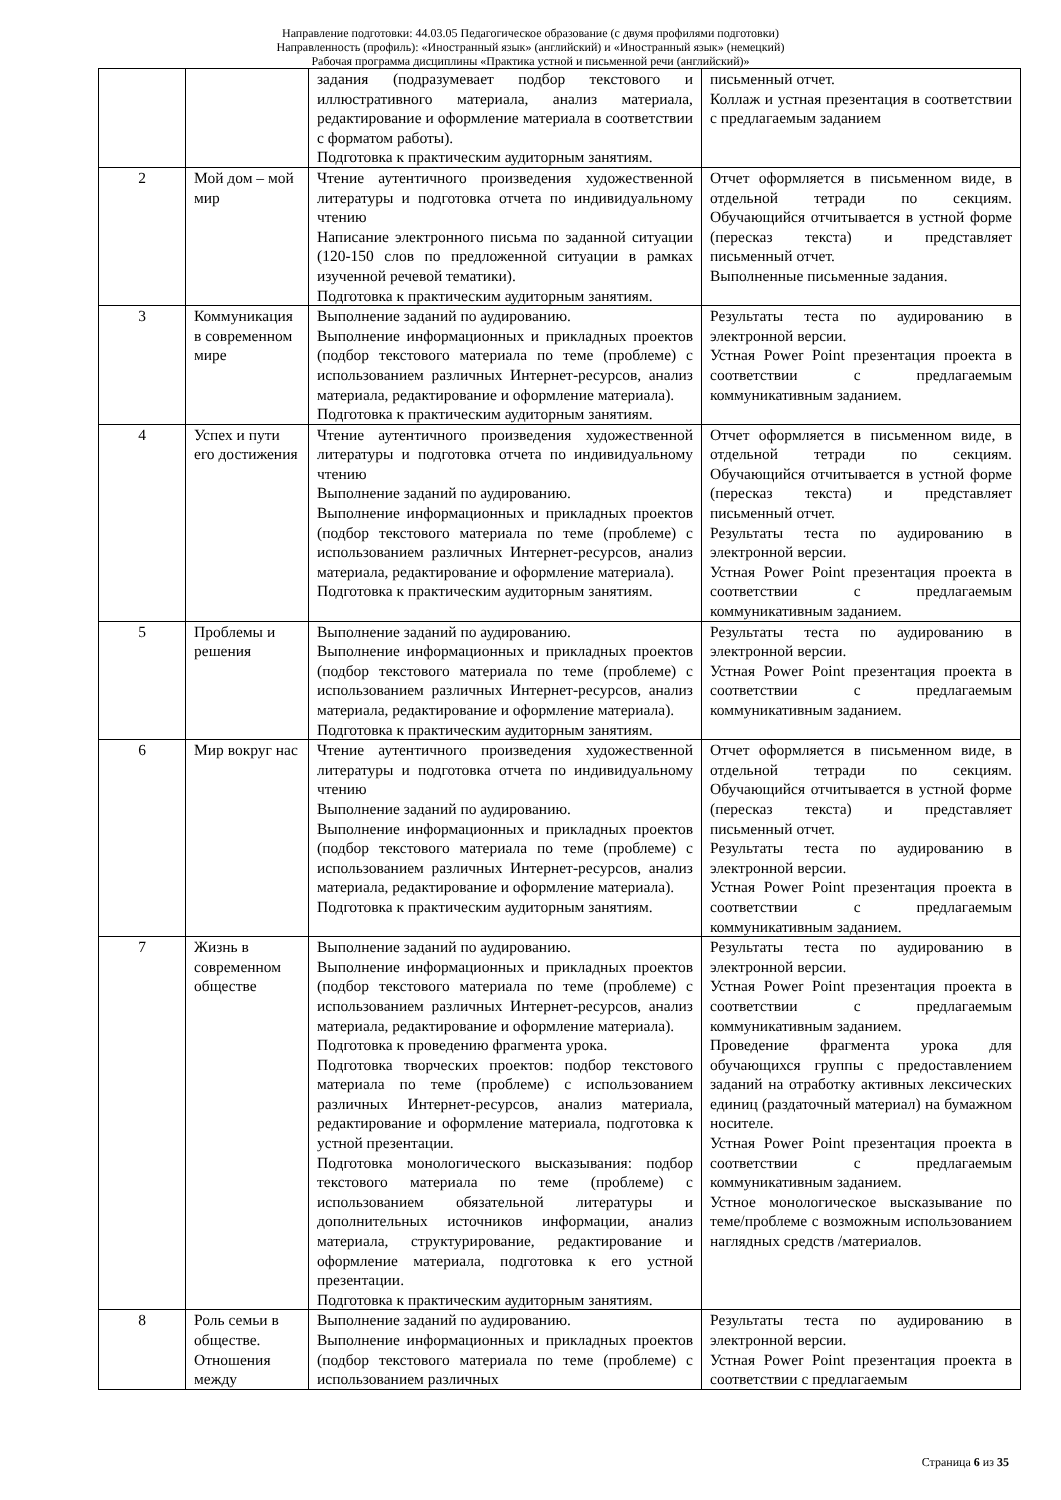Направление подготовки: 44.03.05 Педагогическое образование (с двумя профилями подготовки)
Направленность (профиль): «Иностранный язык» (английский) и «Иностранный язык» (немецкий)
Рабочая программа дисциплины «Практика устной и письменной речи (английский)»
| | | задания (подразумевает подбор текстового и иллюстративного материала, анализ материала, редактирование и оформление материала в соответствии с форматом работы). Подготовка к практическим аудиторным занятиям. | письменный отчет. Коллаж и устная презентация в соответствии с предлагаемым заданием |
| 2 | Мой дом – мой мир | Чтение аутентичного произведения художественной литературы и подготовка отчета по индивидуальному чтению Написание электронного письма по заданной ситуации (120-150 слов по предложенной ситуации в рамках изученной речевой тематики). Подготовка к практическим аудиторным занятиям. | Отчет оформляется в письменном виде, в отдельной тетради по секциям. Обучающийся отчитывается в устной форме (пересказ текста) и представляет письменный отчет. Выполненные письменные задания. |
| 3 | Коммуникация в современном мире | Выполнение заданий по аудированию. Выполнение информационных и прикладных проектов (подбор текстового материала по теме (проблеме) с использованием различных Интернет-ресурсов, анализ материала, редактирование и оформление материала). Подготовка к практическим аудиторным занятиям. | Результаты теста по аудированию в электронной версии. Устная Power Point презентация проекта в соответствии с предлагаемым коммуникативным заданием. |
| 4 | Успех и пути его достижения | Чтение аутентичного произведения художественной литературы и подготовка отчета по индивидуальному чтению Выполнение заданий по аудированию. Выполнение информационных и прикладных проектов (подбор текстового материала по теме (проблеме) с использованием различных Интернет-ресурсов, анализ материала, редактирование и оформление материала). Подготовка к практическим аудиторным занятиям. | Отчет оформляется в письменном виде, в отдельной тетради по секциям. Обучающийся отчитывается в устной форме (пересказ текста) и представляет письменный отчет. Результаты теста по аудированию в электронной версии. Устная Power Point презентация проекта в соответствии с предлагаемым коммуникативным заданием. |
| 5 | Проблемы и решения | Выполнение заданий по аудированию. Выполнение информационных и прикладных проектов (подбор текстового материала по теме (проблеме) с использованием различных Интернет-ресурсов, анализ материала, редактирование и оформление материала). Подготовка к практическим аудиторным занятиям. | Результаты теста по аудированию в электронной версии. Устная Power Point презентация проекта в соответствии с предлагаемым коммуникативным заданием. |
| 6 | Мир вокруг нас | Чтение аутентичного произведения художественной литературы и подготовка отчета по индивидуальному чтению Выполнение заданий по аудированию. Выполнение информационных и прикладных проектов (подбор текстового материала по теме (проблеме) с использованием различных Интернет-ресурсов, анализ материала, редактирование и оформление материала). Подготовка к практическим аудиторным занятиям. | Отчет оформляется в письменном виде, в отдельной тетради по секциям. Обучающийся отчитывается в устной форме (пересказ текста) и представляет письменный отчет. Результаты теста по аудированию в электронной версии. Устная Power Point презентация проекта в соответствии с предлагаемым коммуникативным заданием. |
| 7 | Жизнь в современном обществе | Выполнение заданий по аудированию. Выполнение информационных и прикладных проектов (подбор текстового материала по теме (проблеме) с использованием различных Интернет-ресурсов, анализ материала, редактирование и оформление материала). Подготовка к проведению фрагмента урока. Подготовка творческих проектов: подбор текстового материала по теме (проблеме) с использованием различных Интернет-ресурсов, анализ материала, редактирование и оформление материала, подготовка к устной презентации. Подготовка монологического высказывания: подбор текстового материала по теме (проблеме) с использованием обязательной литературы и дополнительных источников информации, анализ материала, структурирование, редактирование и оформление материала, подготовка к его устной презентации. Подготовка к практическим аудиторным занятиям. | Результаты теста по аудированию в электронной версии. Устная Power Point презентация проекта в соответствии с предлагаемым коммуникативным заданием. Проведение фрагмента урока для обучающихся группы с предоставлением заданий на отработку активных лексических единиц (раздаточный материал) на бумажном носителе. Устная Power Point презентация проекта в соответствии с предлагаемым коммуникативным заданием. Устное монологическое высказывание по теме/проблеме с возможным использованием наглядных средств /материалов. |
| 8 | Роль семьи в обществе. Отношения между | Выполнение заданий по аудированию. Выполнение информационных и прикладных проектов (подбор текстового материала по теме (проблеме) с использованием различных | Результаты теста по аудированию в электронной версии. Устная Power Point презентация проекта в соответствии с предлагаемым |
Страница 6 из 35